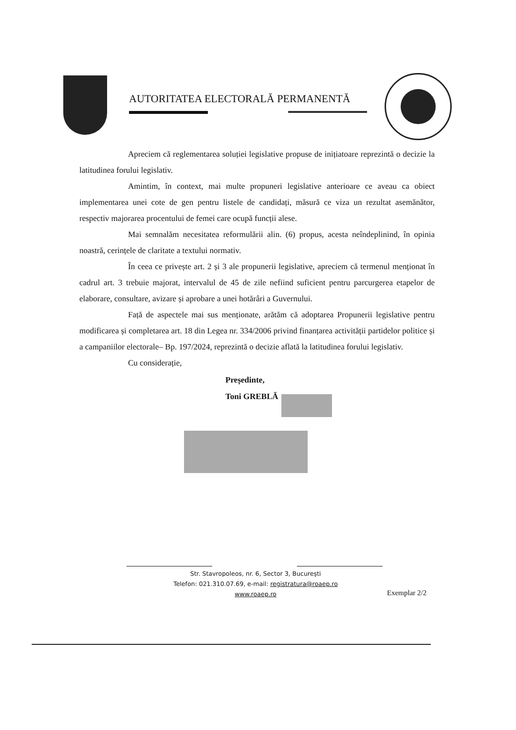AUTORITATEA ELECTORALĂ PERMANENTĂ
Apreciem că reglementarea soluției legislative propuse de inițiatoare reprezintă o decizie la latitudinea forului legislativ.
Amintim, în context, mai multe propuneri legislative anterioare ce aveau ca obiect implementarea unei cote de gen pentru listele de candidați, măsură ce viza un rezultat asemănător, respectiv majorarea procentului de femei care ocupă funcții alese.
Mai semnalăm necesitatea reformulării alin. (6) propus, acesta neîndeplinind, în opinia noastră, cerințele de claritate a textului normativ.
În ceea ce privește art. 2 și 3 ale propunerii legislative, apreciem că termenul menționat în cadrul art. 3 trebuie majorat, intervalul de 45 de zile nefiind suficient pentru parcurgerea etapelor de elaborare, consultare, avizare și aprobare a unei hotărâri a Guvernului.
Față de aspectele mai sus menționate, arătăm că adoptarea Propunerii legislative pentru modificarea și completarea art. 18 din Legea nr. 334/2006 privind finanțarea activității partidelor politice și a campaniilor electorale– Bp. 197/2024, reprezintă o decizie aflată la latitudinea forului legislativ.
Cu considerație,
Președinte,
Toni GREBLĂ
Str. Stavropoleos, nr. 6, Sector 3, București
Telefon: 021.310.07.69, e-mail: registratura@roaep.ro
www.roaep.ro
Exemplar 2/2